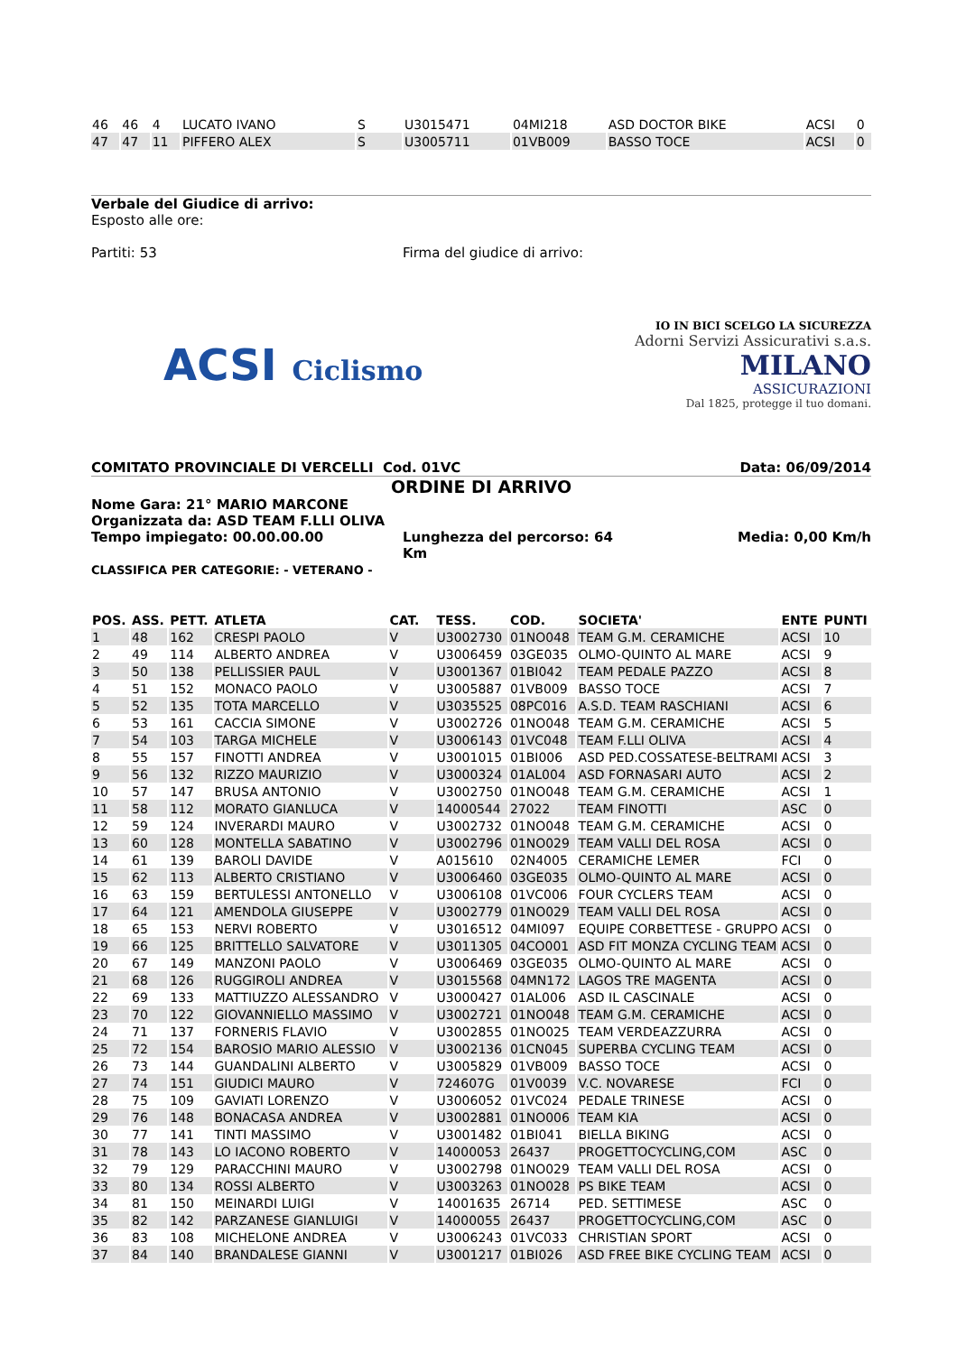| 46 | 46 | 4 | LUCATO IVANO | S | U3015471 | 04MI218 | ASD DOCTOR BIKE | ACSI | 0 |
| 47 | 47 | 11 | PIFFERO ALEX | S | U3005711 | 01VB009 | BASSO TOCE | ACSI | 0 |
Verbale del Giudice di arrivo:
Esposto alle ore:
Partiti: 53 Firma del giudice di arrivo:
ACSI Ciclismo
IO IN BICI SCELGO LA SICUREZZA
Adorni Servizi Assicurativi s.a.s.
MILANO
ASSICURAZIONI
Dal 1825, protegge il tuo domani.
COMITATO PROVINCIALE DI VERCELLI Cod. 01VC Data: 06/09/2014
ORDINE DI ARRIVO
Nome Gara: 21° MARIO MARCONE
Organizzata da: ASD TEAM F.LLI OLIVA
Tempo impiegato: 00.00.00.00 Lunghezza del percorso: 64 Km
Media: 0,00 Km/h
CLASSIFICA PER CATEGORIE: - VETERANO -
| POS. | ASS. | PETT. | ATLETA | CAT. | TESS. | COD. | SOCIETA' | ENTE | PUNTI |
| --- | --- | --- | --- | --- | --- | --- | --- | --- | --- |
| 1 | 48 | 162 | CRESPI PAOLO | V | U3002730 | 01NO048 | TEAM G.M. CERAMICHE | ACSI | 10 |
| 2 | 49 | 114 | ALBERTO ANDREA | V | U3006459 | 03GE035 | OLMO-QUINTO AL MARE | ACSI | 9 |
| 3 | 50 | 138 | PELLISSIER PAUL | V | U3001367 | 01BI042 | TEAM PEDALE PAZZO | ACSI | 8 |
| 4 | 51 | 152 | MONACO PAOLO | V | U3005887 | 01VB009 | BASSO TOCE | ACSI | 7 |
| 5 | 52 | 135 | TOTA MARCELLO | V | U3035525 | 08PC016 | A.S.D. TEAM RASCHIANI | ACSI | 6 |
| 6 | 53 | 161 | CACCIA SIMONE | V | U3002726 | 01NO048 | TEAM G.M. CERAMICHE | ACSI | 5 |
| 7 | 54 | 103 | TARGA MICHELE | V | U3006143 | 01VC048 | TEAM F.LLI OLIVA | ACSI | 4 |
| 8 | 55 | 157 | FINOTTI ANDREA | V | U3001015 | 01BI006 | ASD PED.COSSATESE-BELTRAMI | ACSI | 3 |
| 9 | 56 | 132 | RIZZO MAURIZIO | V | U3000324 | 01AL004 | ASD FORNASARI AUTO | ACSI | 2 |
| 10 | 57 | 147 | BRUSA ANTONIO | V | U3002750 | 01NO048 | TEAM G.M. CERAMICHE | ACSI | 1 |
| 11 | 58 | 112 | MORATO GIANLUCA | V | 14000544 | 27022 | TEAM FINOTTI | ASC | 0 |
| 12 | 59 | 124 | INVERARDI MAURO | V | U3002732 | 01NO048 | TEAM G.M. CERAMICHE | ACSI | 0 |
| 13 | 60 | 128 | MONTELLA SABATINO | V | U3002796 | 01NO029 | TEAM VALLI DEL ROSA | ACSI | 0 |
| 14 | 61 | 139 | BAROLI DAVIDE | V | A015610 | 02N4005 | CERAMICHE LEMER | FCI | 0 |
| 15 | 62 | 113 | ALBERTO CRISTIANO | V | U3006460 | 03GE035 | OLMO-QUINTO AL MARE | ACSI | 0 |
| 16 | 63 | 159 | BERTULESSI ANTONELLO | V | U3006108 | 01VC006 | FOUR CYCLERS TEAM | ACSI | 0 |
| 17 | 64 | 121 | AMENDOLA GIUSEPPE | V | U3002779 | 01NO029 | TEAM VALLI DEL ROSA | ACSI | 0 |
| 18 | 65 | 153 | NERVI ROBERTO | V | U3016512 | 04MI097 | EQUIPE CORBETTESE - GRUPPO | ACSI | 0 |
| 19 | 66 | 125 | BRITTELLO SALVATORE | V | U3011305 | 04CO001 | ASD FIT MONZA CYCLING TEAM | ACSI | 0 |
| 20 | 67 | 149 | MANZONI PAOLO | V | U3006469 | 03GE035 | OLMO-QUINTO AL MARE | ACSI | 0 |
| 21 | 68 | 126 | RUGGIROLI ANDREA | V | U3015568 | 04MN172 | LAGOS TRE MAGENTA | ACSI | 0 |
| 22 | 69 | 133 | MATTIUZZO ALESSANDRO | V | U3000427 | 01AL006 | ASD IL CASCINALE | ACSI | 0 |
| 23 | 70 | 122 | GIOVANNIELLO MASSIMO | V | U3002721 | 01NO048 | TEAM G.M. CERAMICHE | ACSI | 0 |
| 24 | 71 | 137 | FORNERIS FLAVIO | V | U3002855 | 01NO025 | TEAM VERDEAZZURRA | ACSI | 0 |
| 25 | 72 | 154 | BAROSIO MARIO ALESSIO | V | U3002136 | 01CN045 | SUPERBA CYCLING TEAM | ACSI | 0 |
| 26 | 73 | 144 | GUANDALINI ALBERTO | V | U3005829 | 01VB009 | BASSO TOCE | ACSI | 0 |
| 27 | 74 | 151 | GIUDICI MAURO | V | 724607G | 01V0039 | V.C. NOVARESE | FCI | 0 |
| 28 | 75 | 109 | GAVIATI LORENZO | V | U3006052 | 01VC024 | PEDALE TRINESE | ACSI | 0 |
| 29 | 76 | 148 | BONACASA ANDREA | V | U3002881 | 01NO006 | TEAM KIA | ACSI | 0 |
| 30 | 77 | 141 | TINTI MASSIMO | V | U3001482 | 01BI041 | BIELLA BIKING | ACSI | 0 |
| 31 | 78 | 143 | LO IACONO ROBERTO | V | 14000053 | 26437 | PROGETTOCYCLING,COM | ASC | 0 |
| 32 | 79 | 129 | PARACCHINI MAURO | V | U3002798 | 01NO029 | TEAM VALLI DEL ROSA | ACSI | 0 |
| 33 | 80 | 134 | ROSSI ALBERTO | V | U3003263 | 01NO028 | PS BIKE TEAM | ACSI | 0 |
| 34 | 81 | 150 | MEINARDI LUIGI | V | 14001635 | 26714 | PED. SETTIMESE | ASC | 0 |
| 35 | 82 | 142 | PARZANESE GIANLUIGI | V | 14000055 | 26437 | PROGETTOCYCLING,COM | ASC | 0 |
| 36 | 83 | 108 | MICHELONE ANDREA | V | U3006243 | 01VC033 | CHRISTIAN SPORT | ACSI | 0 |
| 37 | 84 | 140 | BRANDALESE GIANNI | V | U3001217 | 01BI026 | ASD FREE BIKE CYCLING TEAM | ACSI | 0 |